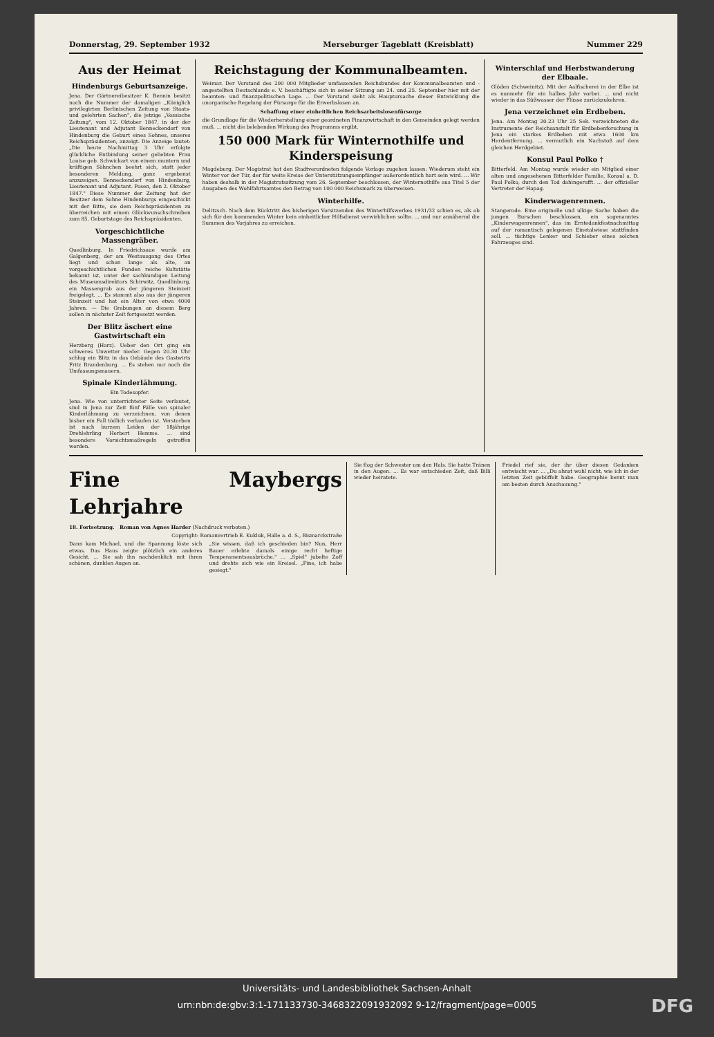Donnerstag, 29. September 1932 Merseburger Tageblatt (Kreisblatt) Nummer 229
Aus der Heimat
Hindenburgs Geburtsanzeige.
Jena. Der Gärtnereibesitzer K. Bennin besitzt noch die Nummer der damaligen „Königlich privilegirten Berlinischen Zeitung von Staats- und gelehrten Sachen", die jetzige „Vossische Zeitung", vom 12. Oktober 1847, in der der Lieutenant und Adjutant Benneckendorf von Hindenburg die Geburt eines Sohnes, unseres Reichspräsidenten, anzeigt. Die Anzeige lautet: „Die heute Nachmittag 3 Uhr erfolgte glückliche Entbindung seiner geliebten Frau Louise geb. Schwickart von einem muntern und kräftigen Söhnchen beehrt sich, statt jeder besonderen Meldung, ganz ergebenst anzuzeigen. Benneckendorf von Hindenburg, Lieutenant und Adjutant. Posen, den 2. Oktober 1847." Diese Nummer der Zeitung hat der Besitzer dem Sohne Hindenburgs eingeschickt mit der Bitte, sie dem Reichspräsidenten zu überreichen mit einem Glückwunschschreiben zum 85. Geburtstage des Reichspräsidenten.
Vorgeschichtliche Massengräber.
Quedlinburg. In Friedrichsaue wurde am Galgenberg, der am Westausgang des Ortes liegt und schon lange als alte, an vorgeschichtlichen Funden reiche Kultstätte bekannt ist, unter der sachkundigen Leitung des Museumsdirektors Schirwitz, Quedlinburg, ein Massengrab aus der jüngeren Steinzeit freigelegt. ... Es stammt also aus der jüngeren Steinzeit und hat ein Alter von etwa 4000 Jahren. — Die Grabungen an diesem Berg sollen in nächster Zeit fortgesetzt werden.
Der Blitz äschert eine Gastwirtschaft ein
Herzberg (Harz). Ueber den Ort ging ein schweres Unwetter nieder. Gegen 20.30 Uhr schlug ein Blitz in das Gebäude des Gastwirts Fritz Brandenburg. ... Es stehen nur noch die Umfassungsmauern.
Spinale Kinderlähmung.
Ein Todesopfer.
Jena. Wie von unterrichteter Seite verlautet, sind in Jena zur Zeit fünf Fälle von spinaler Kinderlähmung zu verzeichnen, von denen bisher ein Fall tödlich verlaufen ist. Verstorben ist nach kurzem Leiden der 18jährige Drehlehrling Herbert Hemme. ... sind besondere Vorsichtsmaßregeln getroffen worden.
Reichstagung der Kommunalbeamten.
Weimar. Der Vorstand des 200 000 Mitglieder umfassenden Reichsbundes der Kommunalbeamten und -angestellten Deutschlands e. V. beschäftigte sich in seiner Sitzung am 24. und 25. September hier mit der beamten- und finanzpolitischen Lage. ... Der Vorstand sieht als Hauptursache dieser Entwicklung die unorganische Regelung der Fürsorge für die Erwerbslosen an.
Schaffung einer einheitlichen Reichsarbeitslosenfürsorge
die Grundlage für die Wiederherstellung einer geordneten Finanzwirtschaft in den Gemeinden gelegt werden muß. ... nicht die belebenden Wirkung des Programms ergibt.
150 000 Mark für Winternothilfe und Kinderspeisung
Magdeburg. Der Magistrat hat den Stadtverordneten folgende Vorlage zugehen lassen: Wiederum steht ein Winter vor der Tür, der für weite Kreise der Unterstützungsempfänger außerordentlich hart sein wird. ... Wir haben deshalb in der Magistratssitzung vom 26. September beschlossen, der Winternothilfe aus Titel 5 der Ausgaben des Wohlfahrtsamtes den Betrag von 100 000 Reichsmark zu überweisen.
Winterhilfe.
Delitzsch. Nach dem Rücktritt des bisherigen Vorsitzenden des Winterhilfswerkes 1931/32 schien es, als ob sich für den kommenden Winter kein einheitlicher Hilfsdienst verwirklichen sollte. ... und nur annähernd die Summen des Vorjahres zu erreichen.
Winterschlaf und Herbstwanderung der Elbaale.
Glöden (Schweinitz). Mit der Aalfischerei in der Elbe ist es nunmehr für ein halbes Jahr vorbei. ... und nicht wieder in das Süßwasser der Flüsse zurückzukehren.
Jena verzeichnet ein Erdbeben.
Jena. Am Montag 20.23 Uhr 25 Sek. verzeichneten die Instrumente der Reichsanstalt für Erdbebenforschung in Jena ein starkes Erdbeben mit etwa 1600 km Herdentfernung. ... vermutlich ein Nachstoß auf dem gleichen Herdgebiet.
Konsul Paul Polko †
Bitterfeld. Am Montag wurde wieder ein Mitglied einer alten und angesehenen Bitterfelder Familie, Konsul a. D. Paul Polko, durch den Tod dahingerafft. ... der offizieller Vertreter der Hapag.
Kinderwagenrennen.
Stangerode. Eine originelle und ulkige Sache haben die jungen Burschen beschlossen, ein sogenanntes „Kinderwagenrennen", das im Erntedankfestnachmittag auf der romantisch gelegenen Einetalwiese stattfinden soll. ... tüchtige Lenker und Schieber eines solchen Fahrzeuges sind.
Fine Maybergs Lehrjahre
18. Fortsetzung. Roman von Agnes Harder (Nachdruck verboten.)
Copyright: Romanvertrieb E. Kukluk, Halle a. d. S., Bismarckstraße
Dann kam Michael, und die Spannung löste sich etwas. Das Haus zeigte plötzlich ein anderes Gesicht. ... Sie sah ihn nachdenklich mit ihren schönen, dunklen Augen an.
„Sie wissen, daß ich geschieden bin? Nun, Herr Bauer erlebte damals einige recht heftige Temperamentsausbrüche." ... „Spiel" jubelte Zoff und drehte sich wie ein Kreisel. „Fine, ich habe gesiegt."
Sie flog der Schwester um den Hals. Sie hatte Tränen in den Augen. ... Es war entschieden Zeit, daß Billi wieder heiratete.
Friedel rief sie, der ihr über diesen Gedanken entwischt war. ... „Du ahnst wohl nicht, wie ich in der letzten Zeit gebüffelt habe. Geographie kennt man am besten durch Anschauung."
Universitäts- und Landesbibliothek Sachsen-Anhalt
urn:nbn:de:gbv:3:1-171133730-3468322091932092 9-12/fragment/page=0005
DFG